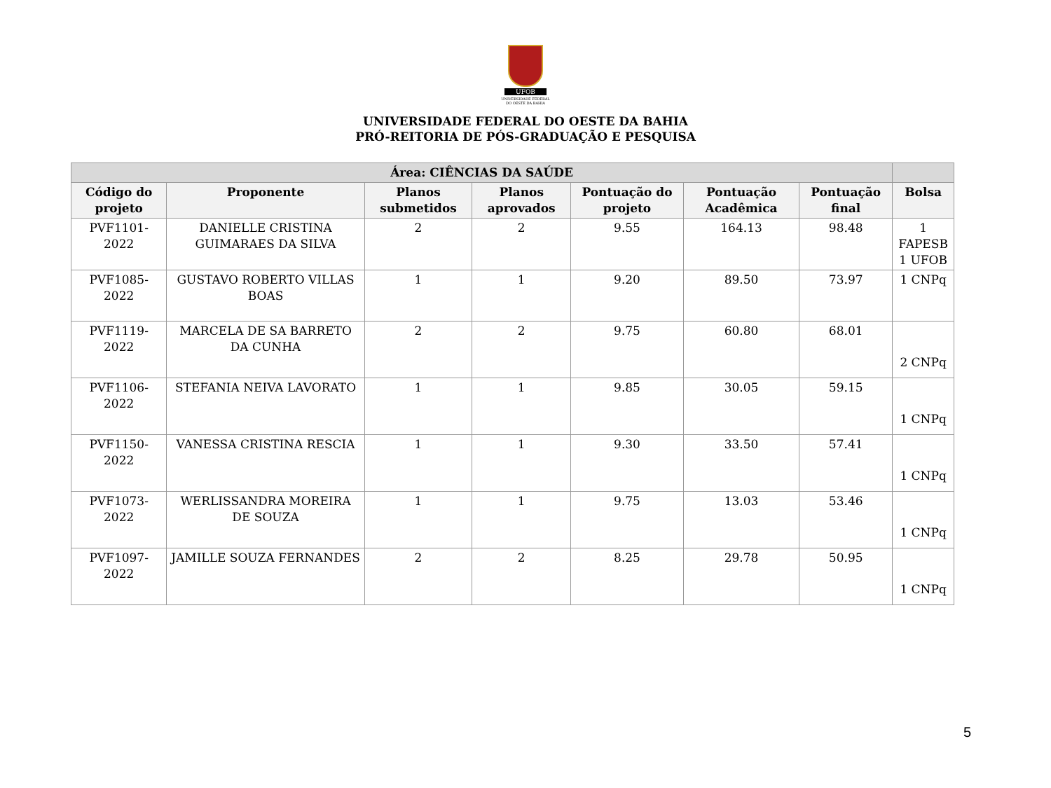UFOB
UNIVERSIDADE FEDERAL
DO OESTE DA BAHIA
UNIVERSIDADE FEDERAL DO OESTE DA BAHIA
PRÓ-REITORIA DE PÓS-GRADUAÇÃO E PESQUISA
| Área: CIÊNCIAS DA SAÚDE | | | | | | | |
| --- | --- | --- | --- | --- | --- | --- | --- |
| Código do projeto | Proponente | Planos submetidos | Planos aprovados | Pontuação do projeto | Pontuação Acadêmica | Pontuação final | Bolsa |
| PVF1101- 2022 | DANIELLE CRISTINA GUIMARAES DA SILVA | 2 | 2 | 9.55 | 164.13 | 98.48 | 1 FAPESB 1 UFOB |
| PVF1085- 2022 | GUSTAVO ROBERTO VILLAS BOAS | 1 | 1 | 9.20 | 89.50 | 73.97 | 1 CNPq |
| PVF1119- 2022 | MARCELA DE SA BARRETO DA CUNHA | 2 | 2 | 9.75 | 60.80 | 68.01 | 2 CNPq |
| PVF1106- 2022 | STEFANIA NEIVA LAVORATO | 1 | 1 | 9.85 | 30.05 | 59.15 | 1 CNPq |
| PVF1150- 2022 | VANESSA CRISTINA RESCIA | 1 | 1 | 9.30 | 33.50 | 57.41 | 1 CNPq |
| PVF1073- 2022 | WERLISSANDRA MOREIRA DE SOUZA | 1 | 1 | 9.75 | 13.03 | 53.46 | 1 CNPq |
| PVF1097- 2022 | JAMILLE SOUZA FERNANDES | 2 | 2 | 8.25 | 29.78 | 50.95 | 1 CNPq |
5